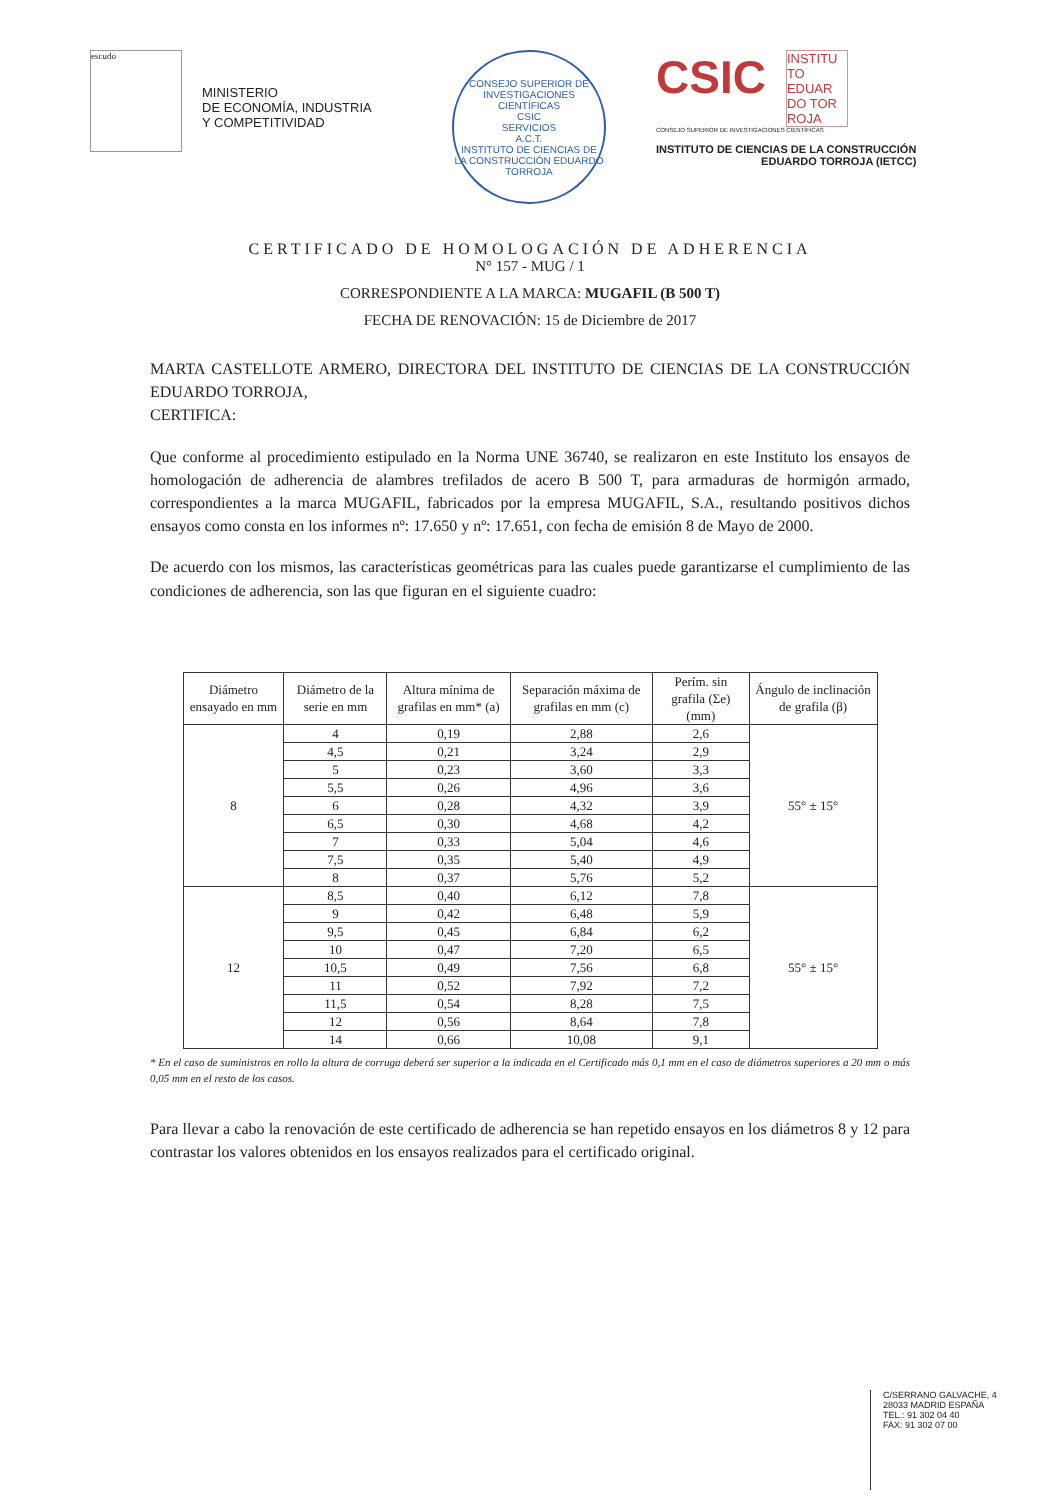escudo
MINISTERIO
DE ECONOMÍA, INDUSTRIA
Y COMPETITIVIDAD
CONSEJO SUPERIOR DE INVESTIGACIONES CIENTÍFICAS
CSIC
SERVICIOS
A.C.T.
INSTITUTO DE CIENCIAS DE LA CONSTRUCCIÓN EDUARDO TORROJA
CSIC INSTITU TO EDUAR DO TOR ROJA
CONSEJO SUPERIOR DE INVESTIGACIONES CIENTÍFICAS
INSTITUTO DE CIENCIAS DE LA CONSTRUCCIÓN
EDUARDO TORROJA (IETCC)
CERTIFICADO DE HOMOLOGACIÓN DE ADHERENCIA
N° 157 - MUG / 1
CORRESPONDIENTE A LA MARCA: MUGAFIL (B 500 T)
FECHA DE RENOVACIÓN: 15 de Diciembre de 2017
MARTA CASTELLOTE ARMERO, DIRECTORA DEL INSTITUTO DE CIENCIAS DE LA CONSTRUCCIÓN EDUARDO TORROJA,
CERTIFICA:
Que conforme al procedimiento estipulado en la Norma UNE 36740, se realizaron en este Instituto los ensayos de homologación de adherencia de alambres trefilados de acero B 500 T, para armaduras de hormigón armado, correspondientes a la marca MUGAFIL, fabricados por la empresa MUGAFIL, S.A., resultando positivos dichos ensayos como consta en los informes nº: 17.650 y nº: 17.651, con fecha de emisión 8 de Mayo de 2000.
De acuerdo con los mismos, las características geométricas para las cuales puede garantizarse el cumplimiento de las condiciones de adherencia, son las que figuran en el siguiente cuadro:
| Diámetro ensayado en mm | Diámetro de la serie en mm | Altura mínima de grafilas en mm* (a) | Separación máxima de grafilas en mm (c) | Perím. sin grafila (Σe) (mm) | Ángulo de inclinación de grafila (β) |
| --- | --- | --- | --- | --- | --- |
| 8 | 4 | 0,19 | 2,88 | 2,6 | 55° ± 15° |
| | 4,5 | 0,21 | 3,24 | 2,9 | |
| | 5 | 0,23 | 3,60 | 3,3 | |
| | 5,5 | 0,26 | 4,96 | 3,6 | |
| | 6 | 0,28 | 4,32 | 3,9 | |
| | 6,5 | 0,30 | 4,68 | 4,2 | |
| | 7 | 0,33 | 5,04 | 4,6 | |
| | 7,5 | 0,35 | 5,40 | 4,9 | |
| | 8 | 0,37 | 5,76 | 5,2 | |
| 12 | 8,5 | 0,40 | 6,12 | 7,8 | 55° ± 15° |
| | 9 | 0,42 | 6,48 | 5,9 | |
| | 9,5 | 0,45 | 6,84 | 6,2 | |
| | 10 | 0,47 | 7,20 | 6,5 | |
| | 10,5 | 0,49 | 7,56 | 6,8 | |
| | 11 | 0,52 | 7,92 | 7,2 | |
| | 11,5 | 0,54 | 8,28 | 7,5 | |
| | 12 | 0,56 | 8,64 | 7,8 | |
| | 14 | 0,66 | 10,08 | 9,1 | |
* En el caso de suministros en rollo la altura de corruga deberá ser superior a la indicada en el Certificado más 0,1 mm en el caso de diámetros superiores a 20 mm o más 0,05 mm en el resto de los casos.
Para llevar a cabo la renovación de este certificado de adherencia se han repetido ensayos en los diámetros 8 y 12 para contrastar los valores obtenidos en los ensayos realizados para el certificado original.
C/SERRANO GALVACHE, 4
28033 MADRID ESPAÑA
TEL.: 91 302 04 40
FAX: 91 302 07 00